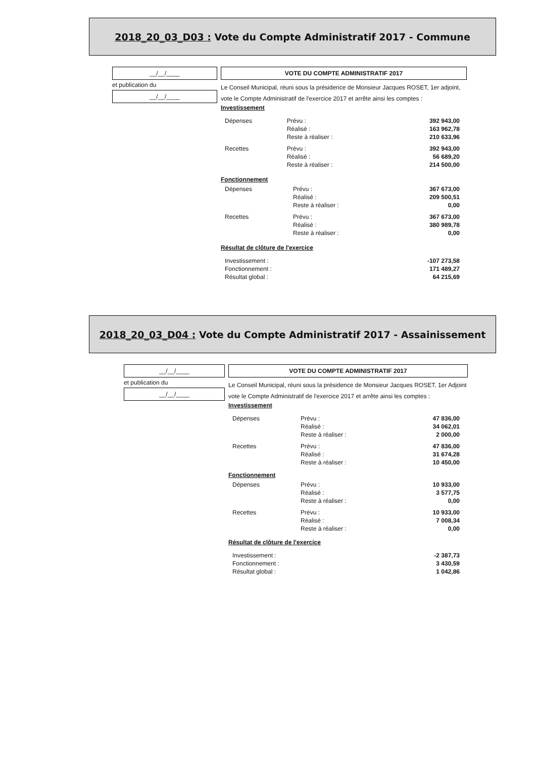2018_20_03_D03 : Vote du Compte Administratif 2017 - Commune
__/__/____
et publication du
__/__/____
VOTE DU COMPTE ADMINISTRATIF 2017
Le Conseil Municipal, réuni sous la présidence de Monsieur Jacques ROSET, 1er adjoint,
vote le Compte Administratif de l'exercice 2017 et arrête ainsi les comptes :
Investissement
| Dépenses | Prévu : | 392 943,00 |
| | Réalisé : | 163 962,78 |
| | Reste à réaliser : | 210 633,96 |
| Recettes | Prévu : | 392 943,00 |
| | Réalisé : | 56 689,20 |
| | Reste à réaliser : | 214 500,00 |
Fonctionnement
| Dépenses | Prévu : | 367 673,00 |
| | Réalisé : | 209 500,51 |
| | Reste à réaliser : | 0,00 |
| Recettes | Prévu : | 367 673,00 |
| | Réalisé : | 380 989,78 |
| | Reste à réaliser : | 0,00 |
Résultat de clôture de l'exercice
| Investissement : | -107 273,58 |
| Fonctionnement : | 171 489,27 |
| Résultat global : | 64 215,69 |
2018_20_03_D04 : Vote du Compte Administratif 2017 - Assainissement
__/__/____
et publication du
__/__/____
VOTE DU COMPTE ADMINISTRATIF 2017
Le Conseil Municipal, réuni sous la présidence de Monsieur Jacques ROSET, 1er Adjoint
vote le Compte Administratif de l'exercice 2017 et arrête ainsi les comptes :
Investissement
| Dépenses | Prévu : | 47 836,00 |
| | Réalisé : | 34 062,01 |
| | Reste à réaliser : | 2 000,00 |
| Recettes | Prévu : | 47 836,00 |
| | Réalisé : | 31 674,28 |
| | Reste à réaliser : | 10 450,00 |
Fonctionnement
| Dépenses | Prévu : | 10 933,00 |
| | Réalisé : | 3 577,75 |
| | Reste à réaliser : | 0,00 |
| Recettes | Prévu : | 10 933,00 |
| | Réalisé : | 7 008,34 |
| | Reste à réaliser : | 0,00 |
Résultat de clôture de l'exercice
| Investissement : | -2 387,73 |
| Fonctionnement : | 3 430,59 |
| Résultat global : | 1 042,86 |